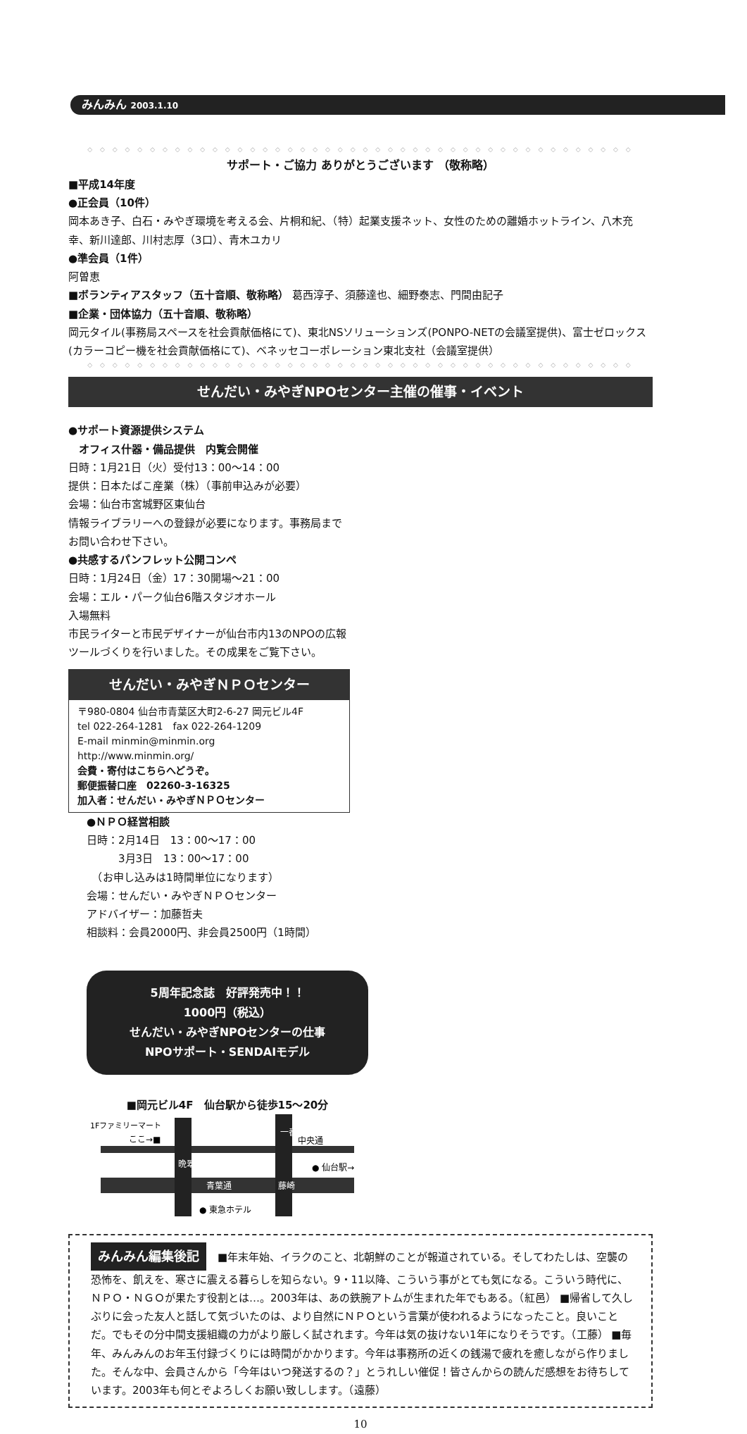みんみん 2003.1.10
◇ ◇ ◇ ◇ ◇ ◇ ◇ ◇ ◇ ◇ ◇ ◇ ◇ ◇ ◇ ◇ ◇ ◇ ◇ ◇ ◇ ◇ ◇ ◇ ◇ ◇ ◇ ◇ ◇ ◇ ◇ ◇ ◇ ◇ ◇ ◇ ◇ ◇ ◇ ◇ ◇ ◇ ◇ ◇
サポート・ご協力 ありがとうございます （敬称略）
■平成14年度
●正会員（10件）
岡本あき子、白石・みやぎ環境を考える会、片桐和紀、（特）起業支援ネット、女性のための離婚ホットライン、八木充幸、新川達郎、川村志厚（3口）、青木ユカリ
●準会員（1件）
阿曽恵
■ボランティアスタッフ（五十音順、敬称略） 葛西淳子、須藤達也、細野泰志、門間由記子
■企業・団体協力（五十音順、敬称略）
岡元タイル(事務局スペースを社会貢献価格にて)、東北NSソリューションズ(PONPO-NETの会議室提供)、富士ゼロックス(カラーコピー機を社会貢献価格にて)、ベネッセコーポレーション東北支社（会議室提供）
◇ ◇ ◇ ◇ ◇ ◇ ◇ ◇ ◇ ◇ ◇ ◇ ◇ ◇ ◇ ◇ ◇ ◇ ◇ ◇ ◇ ◇ ◇ ◇ ◇ ◇ ◇ ◇ ◇ ◇ ◇ ◇ ◇ ◇ ◇ ◇ ◇ ◇ ◇ ◇ ◇ ◇ ◇ ◇
せんだい・みやぎNPOセンター主催の催事・イベント
●サポート資源提供システム
　オフィス什器・備品提供　内覧会開催
日時：1月21日（火）受付13：00〜14：00
提供：日本たばこ産業（株）（事前申込みが必要）
会場：仙台市宮城野区東仙台
情報ライブラリーへの登録が必要になります。事務局までお問い合わせ下さい。
●共感するパンフレット公開コンペ
日時：1月24日（金）17：30開場〜21：00
会場：エル・パーク仙台6階スタジオホール
入場無料
市民ライターと市民デザイナーが仙台市内13のNPOの広報ツールづくりを行いました。その成果をご覧下さい。
せんだい・みやぎＮＰＯセンター
〒980-0804 仙台市青葉区大町2-6-27 岡元ビル4F
tel 022-264-1281　fax 022-264-1209
E-mail minmin@minmin.org
http://www.minmin.org/
会費・寄付はこちらへどうぞ。
郵便振替口座　02260-3-16325
加入者：せんだい・みやぎＮＰＯセンター
●ＮＰＯ経営相談
日時：2月14日　13：00〜17：00
　　　3月3日　13：00〜17：00
　（お申し込みは1時間単位になります）
会場：せんだい・みやぎＮＰＯセンター
アドバイザー：加藤哲夫
相談料：会員2000円、非会員2500円（1時間）
5周年記念誌　好評発売中！！
1000円（税込）
せんだい・みやぎNPOセンターの仕事
NPOサポート・SENDAIモデル
■岡元ビル4F　仙台駅から徒歩15〜20分
1Fファミリーマート
ここ→■
晩翠通
一番町
中央通
● 仙台駅→
青葉通
藤崎
● 東急ホテル
みんみん編集後記 ■年末年始、イラクのこと、北朝鮮のことが報道されている。そしてわたしは、空襲の恐怖を、飢えを、寒さに震える暮らしを知らない。9・11以降、こういう事がとても気になる。こういう時代に、ＮＰＯ・ＮＧＯが果たす役割とは…。2003年は、あの鉄腕アトムが生まれた年でもある。（紅邑） ■帰省して久しぶりに会った友人と話して気づいたのは、より自然にＮＰＯという言葉が使われるようになったこと。良いことだ。でもその分中間支援組織の力がより厳しく試されます。今年は気の抜けない1年になりそうです。（工藤） ■毎年、みんみんのお年玉付録づくりには時間がかかります。今年は事務所の近くの銭湯で疲れを癒しながら作りました。そんな中、会員さんから「今年はいつ発送するの？」とうれしい催促！皆さんからの読んだ感想をお待ちしています。2003年も何とぞよろしくお願い致しします。（遠藤）
10